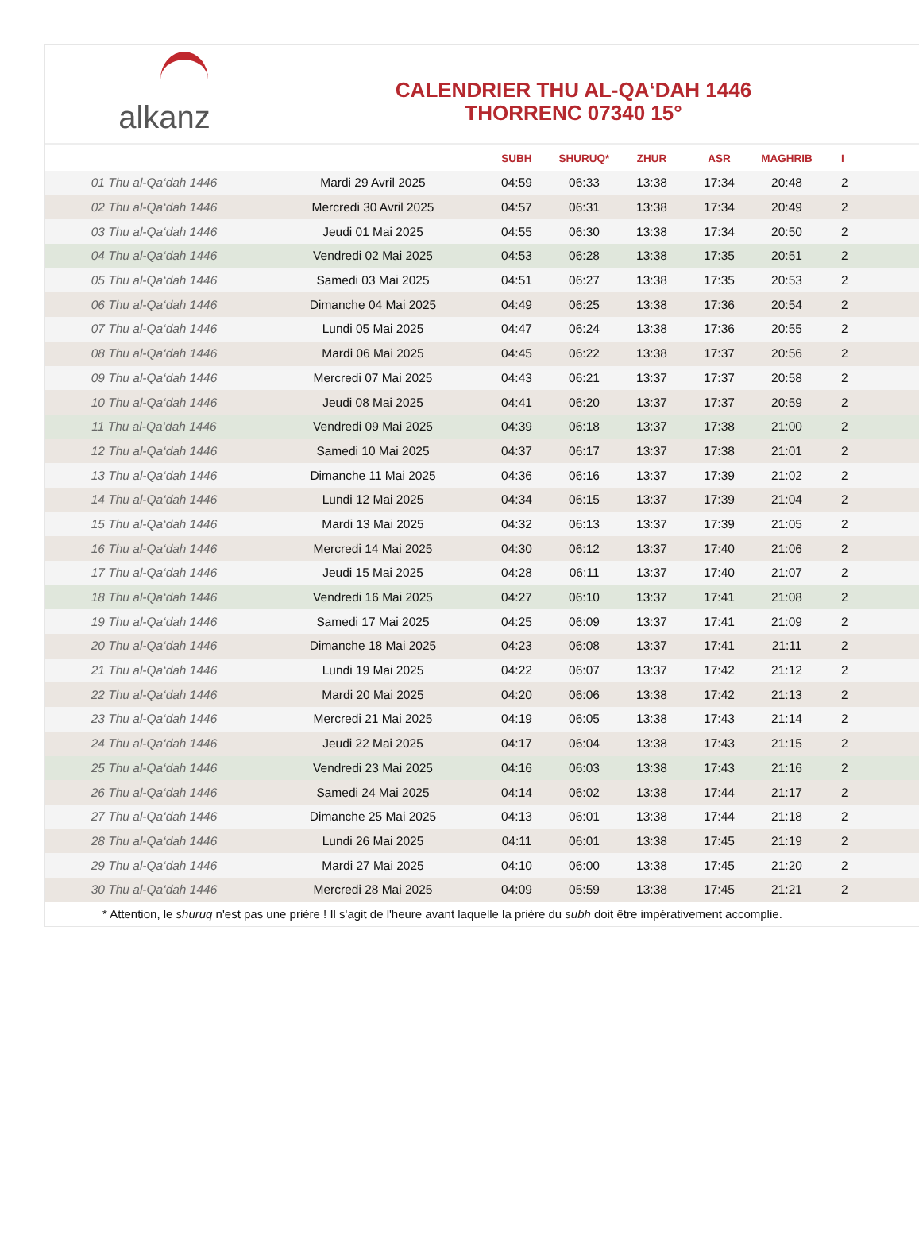alkanz
CALENDRIER THU AL-QA‘DAH 1446
THORRENC 07340 15°
| | | SUBH | SHURUQ* | ZHUR | ASR | MAGHRIB | I |
| --- | --- | --- | --- | --- | --- | --- | --- |
| 01 Thu al-Qa‘dah 1446 | Mardi 29 Avril 2025 | 04:59 | 06:33 | 13:38 | 17:34 | 20:48 | 2 |
| 02 Thu al-Qa‘dah 1446 | Mercredi 30 Avril 2025 | 04:57 | 06:31 | 13:38 | 17:34 | 20:49 | 2 |
| 03 Thu al-Qa‘dah 1446 | Jeudi 01 Mai 2025 | 04:55 | 06:30 | 13:38 | 17:34 | 20:50 | 2 |
| 04 Thu al-Qa‘dah 1446 | Vendredi 02 Mai 2025 | 04:53 | 06:28 | 13:38 | 17:35 | 20:51 | 2 |
| 05 Thu al-Qa‘dah 1446 | Samedi 03 Mai 2025 | 04:51 | 06:27 | 13:38 | 17:35 | 20:53 | 2 |
| 06 Thu al-Qa‘dah 1446 | Dimanche 04 Mai 2025 | 04:49 | 06:25 | 13:38 | 17:36 | 20:54 | 2 |
| 07 Thu al-Qa‘dah 1446 | Lundi 05 Mai 2025 | 04:47 | 06:24 | 13:38 | 17:36 | 20:55 | 2 |
| 08 Thu al-Qa‘dah 1446 | Mardi 06 Mai 2025 | 04:45 | 06:22 | 13:38 | 17:37 | 20:56 | 2 |
| 09 Thu al-Qa‘dah 1446 | Mercredi 07 Mai 2025 | 04:43 | 06:21 | 13:37 | 17:37 | 20:58 | 2 |
| 10 Thu al-Qa‘dah 1446 | Jeudi 08 Mai 2025 | 04:41 | 06:20 | 13:37 | 17:37 | 20:59 | 2 |
| 11 Thu al-Qa‘dah 1446 | Vendredi 09 Mai 2025 | 04:39 | 06:18 | 13:37 | 17:38 | 21:00 | 2 |
| 12 Thu al-Qa‘dah 1446 | Samedi 10 Mai 2025 | 04:37 | 06:17 | 13:37 | 17:38 | 21:01 | 2 |
| 13 Thu al-Qa‘dah 1446 | Dimanche 11 Mai 2025 | 04:36 | 06:16 | 13:37 | 17:39 | 21:02 | 2 |
| 14 Thu al-Qa‘dah 1446 | Lundi 12 Mai 2025 | 04:34 | 06:15 | 13:37 | 17:39 | 21:04 | 2 |
| 15 Thu al-Qa‘dah 1446 | Mardi 13 Mai 2025 | 04:32 | 06:13 | 13:37 | 17:39 | 21:05 | 2 |
| 16 Thu al-Qa‘dah 1446 | Mercredi 14 Mai 2025 | 04:30 | 06:12 | 13:37 | 17:40 | 21:06 | 2 |
| 17 Thu al-Qa‘dah 1446 | Jeudi 15 Mai 2025 | 04:28 | 06:11 | 13:37 | 17:40 | 21:07 | 2 |
| 18 Thu al-Qa‘dah 1446 | Vendredi 16 Mai 2025 | 04:27 | 06:10 | 13:37 | 17:41 | 21:08 | 2 |
| 19 Thu al-Qa‘dah 1446 | Samedi 17 Mai 2025 | 04:25 | 06:09 | 13:37 | 17:41 | 21:09 | 2 |
| 20 Thu al-Qa‘dah 1446 | Dimanche 18 Mai 2025 | 04:23 | 06:08 | 13:37 | 17:41 | 21:11 | 2 |
| 21 Thu al-Qa‘dah 1446 | Lundi 19 Mai 2025 | 04:22 | 06:07 | 13:37 | 17:42 | 21:12 | 2 |
| 22 Thu al-Qa‘dah 1446 | Mardi 20 Mai 2025 | 04:20 | 06:06 | 13:38 | 17:42 | 21:13 | 2 |
| 23 Thu al-Qa‘dah 1446 | Mercredi 21 Mai 2025 | 04:19 | 06:05 | 13:38 | 17:43 | 21:14 | 2 |
| 24 Thu al-Qa‘dah 1446 | Jeudi 22 Mai 2025 | 04:17 | 06:04 | 13:38 | 17:43 | 21:15 | 2 |
| 25 Thu al-Qa‘dah 1446 | Vendredi 23 Mai 2025 | 04:16 | 06:03 | 13:38 | 17:43 | 21:16 | 2 |
| 26 Thu al-Qa‘dah 1446 | Samedi 24 Mai 2025 | 04:14 | 06:02 | 13:38 | 17:44 | 21:17 | 2 |
| 27 Thu al-Qa‘dah 1446 | Dimanche 25 Mai 2025 | 04:13 | 06:01 | 13:38 | 17:44 | 21:18 | 2 |
| 28 Thu al-Qa‘dah 1446 | Lundi 26 Mai 2025 | 04:11 | 06:01 | 13:38 | 17:45 | 21:19 | 2 |
| 29 Thu al-Qa‘dah 1446 | Mardi 27 Mai 2025 | 04:10 | 06:00 | 13:38 | 17:45 | 21:20 | 2 |
| 30 Thu al-Qa‘dah 1446 | Mercredi 28 Mai 2025 | 04:09 | 05:59 | 13:38 | 17:45 | 21:21 | 2 |
| * Attention, le shuruq n'est pas une prière ! Il s'agit de l'heure avant laquelle la prière du subh doit être impérativement accomplie. | | | | | | | |